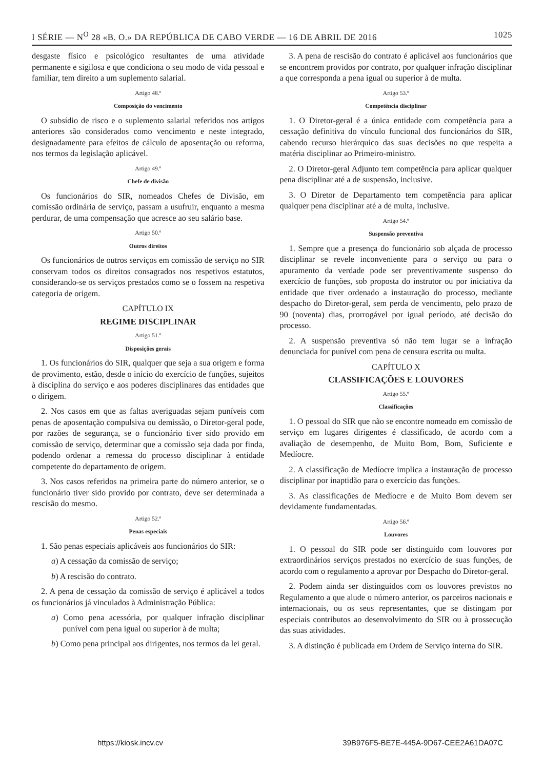I SÉRIE — N<sup>O</sup> 28 «B. O.» DA REPÚBLICA DE CABO VERDE — 16 DE ABRIL DE 2016 1025
desgaste físico e psicológico resultantes de uma atividade permanente e sigilosa e que condiciona o seu modo de vida pessoal e familiar, tem direito a um suplemento salarial.
Artigo 48.º
Composição do vencimento
O subsídio de risco e o suplemento salarial referidos nos artigos anteriores são considerados como vencimento e neste integrado, designadamente para efeitos de cálculo de aposentação ou reforma, nos termos da legislação aplicável.
Artigo 49.º
Chefe de divisão
Os funcionários do SIR, nomeados Chefes de Divisão, em comissão ordinária de serviço, passam a usufruir, enquanto a mesma perdurar, de uma compensação que acresce ao seu salário base.
Artigo 50.º
Outros direitos
Os funcionários de outros serviços em comissão de serviço no SIR conservam todos os direitos consagrados nos respetivos estatutos, considerando-se os serviços prestados como se o fossem na respetiva categoria de origem.
CAPÍTULO IX
REGIME DISCIPLINAR
Artigo 51.º
Disposições gerais
1. Os funcionários do SIR, qualquer que seja a sua origem e forma de provimento, estão, desde o início do exercício de funções, sujeitos à disciplina do serviço e aos poderes disciplinares das entidades que o dirigem.
2. Nos casos em que as faltas averiguadas sejam puníveis com penas de aposentação compulsiva ou demissão, o Diretor-geral pode, por razões de segurança, se o funcionário tiver sido provido em comissão de serviço, determinar que a comissão seja dada por finda, podendo ordenar a remessa do processo disciplinar à entidade competente do departamento de origem.
3. Nos casos referidos na primeira parte do número anterior, se o funcionário tiver sido provido por contrato, deve ser determinada a rescisão do mesmo.
Artigo 52.º
Penas especiais
1. São penas especiais aplicáveis aos funcionários do SIR:
a) A cessação da comissão de serviço;
b) A rescisão do contrato.
2. A pena de cessação da comissão de serviço é aplicável a todos os funcionários já vinculados à Administração Pública:
a) Como pena acessória, por qualquer infração disciplinar punível com pena igual ou superior à de multa;
b) Como pena principal aos dirigentes, nos termos da lei geral.
3. A pena de rescisão do contrato é aplicável aos funcionários que se encontrem providos por contrato, por qualquer infração disciplinar a que corresponda a pena igual ou superior à de multa.
Artigo 53.º
Competência disciplinar
1. O Diretor-geral é a única entidade com competência para a cessação definitiva do vínculo funcional dos funcionários do SIR, cabendo recurso hierárquico das suas decisões no que respeita a matéria disciplinar ao Primeiro-ministro.
2. O Diretor-geral Adjunto tem competência para aplicar qualquer pena disciplinar até a de suspensão, inclusive.
3. O Diretor de Departamento tem competência para aplicar qualquer pena disciplinar até a de multa, inclusive.
Artigo 54.º
Suspensão preventiva
1. Sempre que a presença do funcionário sob alçada de processo disciplinar se revele inconveniente para o serviço ou para o apuramento da verdade pode ser preventivamente suspenso do exercício de funções, sob proposta do instrutor ou por iniciativa da entidade que tiver ordenado a instauração do processo, mediante despacho do Diretor-geral, sem perda de vencimento, pelo prazo de 90 (noventa) dias, prorrogável por igual período, até decisão do processo.
2. A suspensão preventiva só não tem lugar se a infração denunciada for punível com pena de censura escrita ou multa.
CAPÍTULO X
CLASSIFICAÇÕES E LOUVORES
Artigo 55.º
Classificações
1. O pessoal do SIR que não se encontre nomeado em comissão de serviço em lugares dirigentes é classificado, de acordo com a avaliação de desempenho, de Muito Bom, Bom, Suficiente e Medíocre.
2. A classificação de Medíocre implica a instauração de processo disciplinar por inaptidão para o exercício das funções.
3. As classificações de Medíocre e de Muito Bom devem ser devidamente fundamentadas.
Artigo 56.º
Louvores
1. O pessoal do SIR pode ser distinguido com louvores por extraordinários serviços prestados no exercício de suas funções, de acordo com o regulamento a aprovar por Despacho do Diretor-geral.
2. Podem ainda ser distinguidos com os louvores previstos no Regulamento a que alude o número anterior, os parceiros nacionais e internacionais, ou os seus representantes, que se distingam por especiais contributos ao desenvolvimento do SIR ou à prossecução das suas atividades.
3. A distinção é publicada em Ordem de Serviço interna do SIR.
https://kiosk.incv.cv 39B976F5-BE7E-445A-9D67-CEE2A61DA07C